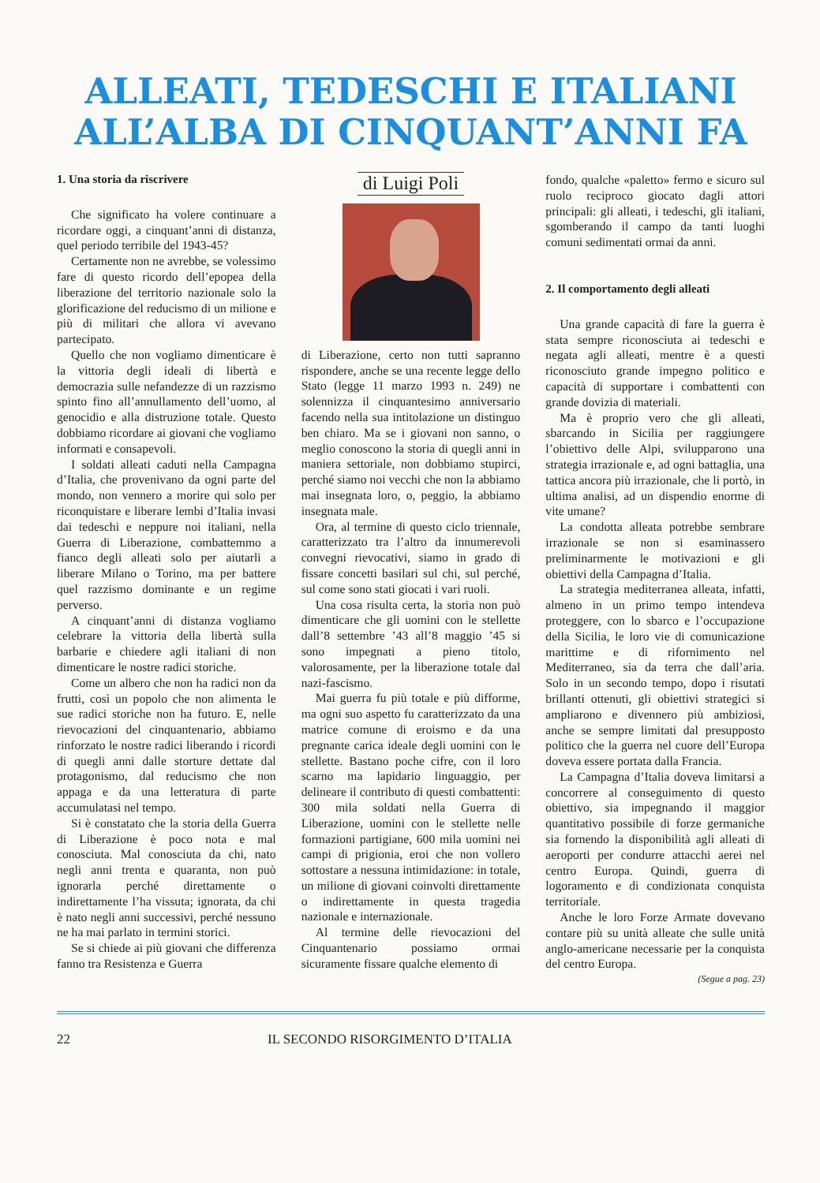ALLEATI, TEDESCHI E ITALIANI
ALL’ALBA DI CINQUANT’ANNI FA
1. Una storia da riscrivere
Che significato ha volere continuare a ricordare oggi, a cinquant’anni di distanza, quel periodo terribile del 1943-45?
Certamente non ne avrebbe, se volessimo fare di questo ricordo dell’epopea della liberazione del territorio nazionale solo la glorificazione del reducismo di un milione e più di militari che allora vi avevano partecipato.
Quello che non vogliamo dimenticare è la vittoria degli ideali di libertà e democrazia sulle nefandezze di un razzismo spinto fino all’annullamento dell’uomo, al genocidio e alla distruzione totale. Questo dobbiamo ricordare ai giovani che vogliamo informati e consapevoli.
I soldati alleati caduti nella Campagna d’Italia, che provenivano da ogni parte del mondo, non vennero a morire qui solo per riconquistare e liberare lembi d’Italia invasi dai tedeschi e neppure noi italiani, nella Guerra di Liberazione, combattemmo a fianco degli alleati solo per aiutarli a liberare Milano o Torino, ma per battere quel razzismo dominante e un regime perverso.
A cinquant’anni di distanza vogliamo celebrare la vittoria della libertà sulla barbarie e chiedere agli italiani di non dimenticare le nostre radici storiche.
Come un albero che non ha radici non da frutti, così un popolo che non alimenta le sue radici storiche non ha futuro. E, nelle rievocazioni del cinquantenario, abbiamo rinforzato le nostre radici liberando i ricordi di quegli anni dalle storture dettate dal protagonismo, dal reducismo che non appaga e da una letteratura di parte accumulatasi nel tempo.
Si è constatato che la storia della Guerra di Liberazione è poco nota e mal conosciuta. Mal conosciuta da chi, nato negli anni trenta e quaranta, non può ignorarla perché direttamente o indirettamente l’ha vissuta; ignorata, da chi è nato negli anni successivi, perché nessuno ne ha mai parlato in termini storici.
Se si chiede ai più giovani che differenza fanno tra Resistenza e Guerra
di Luigi Poli
di Liberazione, certo non tutti sapranno rispondere, anche se una recente legge dello Stato (legge 11 marzo 1993 n. 249) ne solennizza il cinquantesimo anniversario facendo nella sua intitolazione un distinguo ben chiaro. Ma se i giovani non sanno, o meglio conoscono la storia di quegli anni in maniera settoriale, non dobbiamo stupirci, perché siamo noi vecchi che non la abbiamo mai insegnata loro, o, peggio, la abbiamo insegnata male.
Ora, al termine di questo ciclo triennale, caratterizzato tra l’altro da innumerevoli convegni rievocativi, siamo in grado di fissare concetti basilari sul chi, sul perché, sul come sono stati giocati i vari ruoli.
Una cosa risulta certa, la storia non può dimenticare che gli uomini con le stellette dall’8 settembre ’43 all’8 maggio ’45 si sono impegnati a pieno titolo, valorosamente, per la liberazione totale dal nazi-fascismo.
Mai guerra fu più totale e più difforme, ma ogni suo aspetto fu caratterizzato da una matrice comune di eroismo e da una pregnante carica ideale degli uomini con le stellette. Bastano poche cifre, con il loro scarno ma lapidario linguaggio, per delineare il contributo di questi combattenti: 300 mila soldati nella Guerra di Liberazione, uomini con le stellette nelle formazioni partigiane, 600 mila uomini nei campi di prigionia, eroi che non vollero sottostare a nessuna intimidazione: in totale, un milione di giovani coinvolti direttamente o indirettamente in questa tragedia nazionale e internazionale.
Al termine delle rievocazioni del Cinquantenario possiamo ormai sicuramente fissare qualche elemento di
fondo, qualche «paletto» fermo e sicuro sul ruolo reciproco giocato dagli attori principali: gli alleati, i tedeschi, gli italiani, sgomberando il campo da tanti luoghi comuni sedimentati ormai da anni.
2. Il comportamento degli alleati
Una grande capacità di fare la guerra è stata sempre riconosciuta ai tedeschi e negata agli alleati, mentre è a questi riconosciuto grande impegno politico e capacità di supportare i combattenti con grande dovizia di materiali.
Ma è proprio vero che gli alleati, sbarcando in Sicilia per raggiungere l’obiettivo delle Alpi, svilupparono una strategia irrazionale e, ad ogni battaglia, una tattica ancora più irrazionale, che li portò, in ultima analisi, ad un dispendio enorme di vite umane?
La condotta alleata potrebbe sembrare irrazionale se non si esaminassero preliminarmente le motivazioni e gli obiettivi della Campagna d’Italia.
La strategia mediterranea alleata, infatti, almeno in un primo tempo intendeva proteggere, con lo sbarco e l’occupazione della Sicilia, le loro vie di comunicazione marittime e di rifornimento nel Mediterraneo, sia da terra che dall’aria. Solo in un secondo tempo, dopo i risutati brillanti ottenuti, gli obiettivi strategici si ampliarono e divennero più ambiziosi, anche se sempre limitati dal presupposto politico che la guerra nel cuore dell’Europa doveva essere portata dalla Francia.
La Campagna d’Italia doveva limitarsi a concorrere al conseguimento di questo obiettivo, sia impegnando il maggior quantitativo possibile di forze germaniche sia fornendo la disponibilità agli alleati di aeroporti per condurre attacchi aerei nel centro Europa. Quindi, guerra di logoramento e di condizionata conquista territoriale.
Anche le loro Forze Armate dovevano contare più su unità alleate che sulle unità anglo-americane necessarie per la conquista del centro Europa.
(Segue a pag. 23)
22 IL SECONDO RISORGIMENTO D’ITALIA